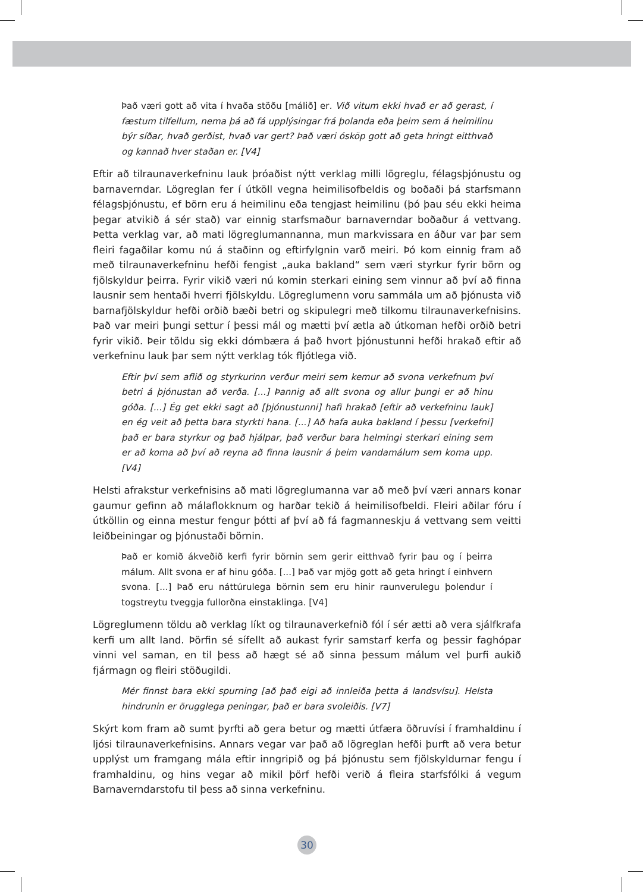Það væri gott að vita í hvaða stöðu [málið] er. Við vitum ekki hvað er að gerast, í fæstum tilfellum, nema þá að fá upplýsingar frá þolanda eða þeim sem á heimilinu býr síðar, hvað gerðist, hvað var gert? Það væri ósköp gott að geta hringt eitthvað og kannað hver staðan er. [V4]
Eftir að tilraunaverkefninu lauk þróaðist nýtt verklag milli lögreglu, félagsþjónustu og barnaverndar. Lögreglan fer í útköll vegna heimilisofbeldis og boðaði þá starfsmann félagsþjónustu, ef börn eru á heimilinu eða tengjast heimilinu (þó þau séu ekki heima þegar atvikið á sér stað) var einnig starfsmaður barnaverndar boðaður á vettvang. Þetta verklag var, að mati lögreglumannanna, mun markvissara en áður var þar sem fleiri fagaðilar komu nú á staðinn og eftirfylgnin varð meiri. Þó kom einnig fram að með tilraunaverkefninu hefði fengist „auka bakland“ sem væri styrkur fyrir börn og fjölskyldur þeirra. Fyrir vikið væri nú komin sterkari eining sem vinnur að því að finna lausnir sem hentaði hverri fjölskyldu. Lögreglumenn voru sammála um að þjónusta við barnafjölskyldur hefði orðið bæði betri og skipulegri með tilkomu tilraunaverkefnisins. Það var meiri þungi settur í þessi mál og mætti því ætla að útkoman hefði orðið betri fyrir vikið. Þeir töldu sig ekki dómbæra á það hvort þjónustunni hefði hrakað eftir að verkefninu lauk þar sem nýtt verklag tók fljótlega við.
Eftir því sem aflið og styrkurinn verður meiri sem kemur að svona verkefnum því betri á þjónustan að verða. [...] Þannig að allt svona og allur þungi er að hinu góða. [...] Ég get ekki sagt að [þjónustunni] hafi hrakað [eftir að verkefninu lauk] en ég veit að þetta bara styrkti hana. [...] Að hafa auka bakland í þessu [verkefni] það er bara styrkur og það hjálpar, það verður bara helmingi sterkari eining sem er að koma að því að reyna að finna lausnir á þeim vandamálum sem koma upp. [V4]
Helsti afrakstur verkefnisins að mati lögreglumanna var að með því væri annars konar gaumur gefinn að málaflokknum og harðar tekið á heimilisofbeldi. Fleiri aðilar fóru í útköllin og einna mestur fengur þótti af því að fá fagmanneskju á vettvang sem veitti leiðbeiningar og þjónustaði börnin.
Það er komið ákveðið kerfi fyrir börnin sem gerir eitthvað fyrir þau og í þeirra málum. Allt svona er af hinu góða. [...] Það var mjög gott að geta hringt í einhvern svona. [...] Það eru náttúrulega börnin sem eru hinir raunverulegu þolendur í togstreytu tveggja fullorðna einstaklinga. [V4]
Lögreglumenn töldu að verklag líkt og tilraunaverkefnið fól í sér ætti að vera sjálfkrafa kerfi um allt land. Þörfin sé sífellt að aukast fyrir samstarf kerfa og þessir faghópar vinni vel saman, en til þess að hægt sé að sinna þessum málum vel þurfi aukið fjármagn og fleiri stöðugildi.
Mér finnst bara ekki spurning [að það eigi að innleiða þetta á landsvísu]. Helsta hindrunin er örugglega peningar, það er bara svoleiðis. [V7]
Skýrt kom fram að sumt þyrfti að gera betur og mætti útfæra öðruvísi í framhaldinu í ljósi tilraunaverkefnisins. Annars vegar var það að lögreglan hefði þurft að vera betur upplýst um framgang mála eftir inngripið og þá þjónustu sem fjölskyldurnar fengu í framhaldinu, og hins vegar að mikil þörf hefði verið á fleira starfsfólki á vegum Barnaverndarstofu til þess að sinna verkefninu.
30